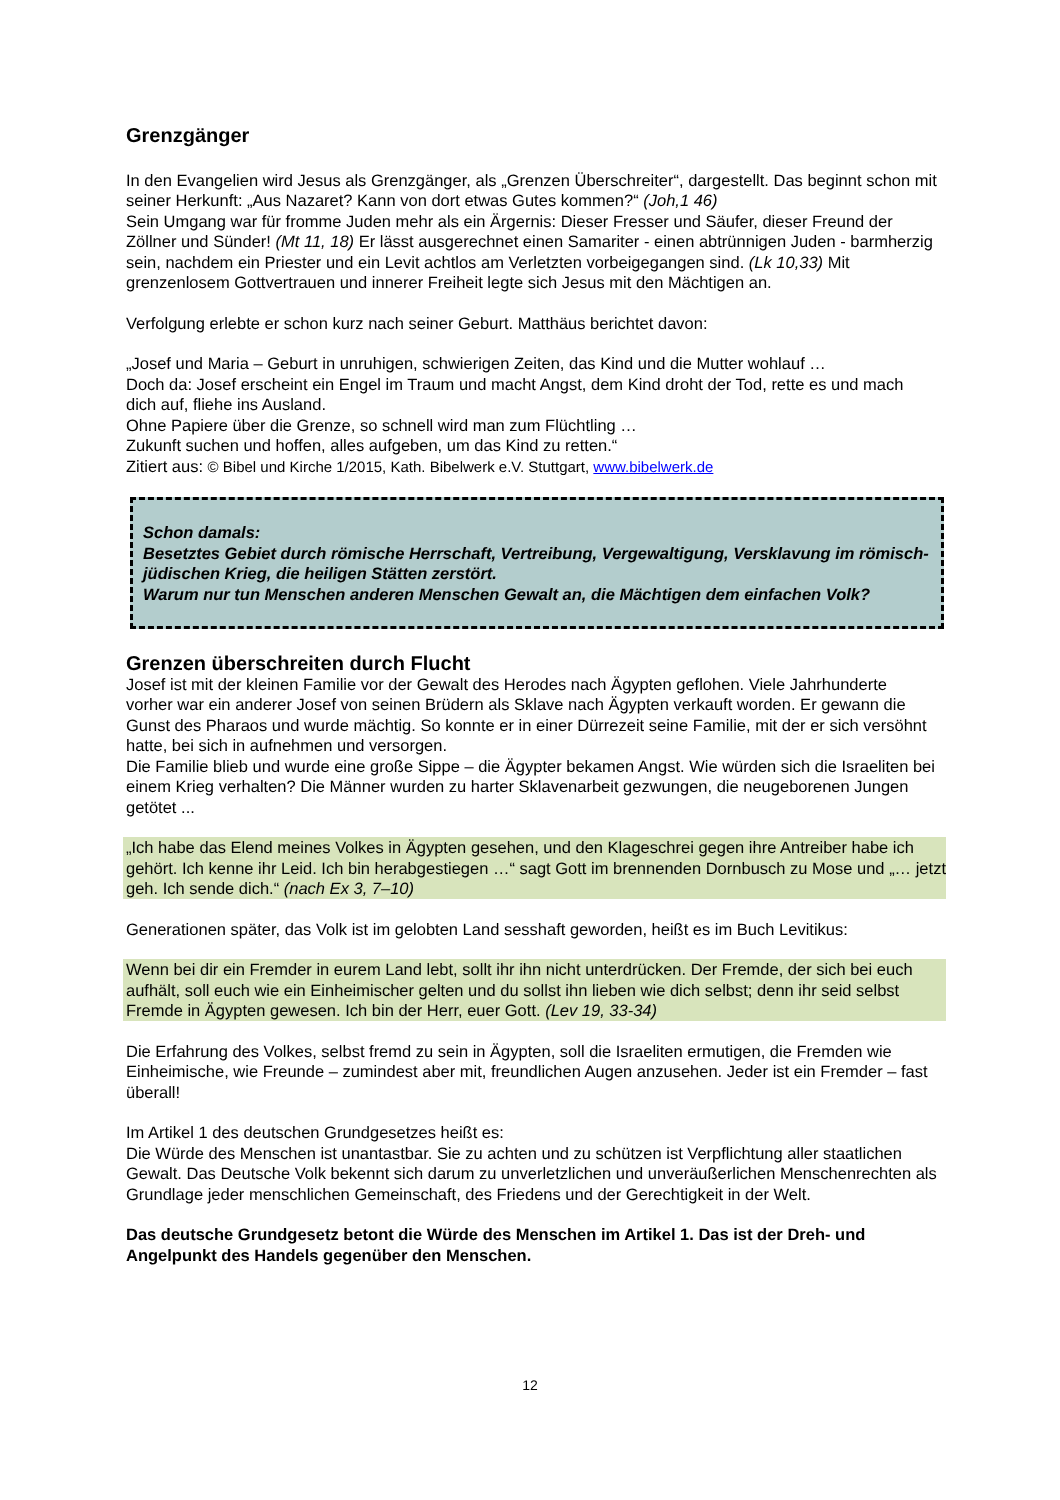Grenzgänger
In den Evangelien wird Jesus als Grenzgänger, als „Grenzen Überschreiter“, dargestellt. Das beginnt schon mit seiner Herkunft: „Aus Nazaret? Kann von dort etwas Gutes kommen?“ (Joh,1 46)
Sein Umgang war für fromme Juden mehr als ein Ärgernis: Dieser Fresser und Säufer, dieser Freund der Zöllner und Sünder! (Mt 11, 18) Er lässt ausgerechnet einen Samariter - einen abtrünnigen Juden - barmherzig sein, nachdem ein Priester und ein Levit achtlos am Verletzten vorbeigegangen sind. (Lk 10,33) Mit grenzenlosem Gottvertrauen und innerer Freiheit legte sich Jesus mit den Mächtigen an.
Verfolgung erlebte er schon kurz nach seiner Geburt. Matthäus berichtet davon:
„Josef und Maria – Geburt in unruhigen, schwierigen Zeiten, das Kind und die Mutter wohlauf …
Doch da: Josef erscheint ein Engel im Traum und macht Angst, dem Kind droht der Tod, rette es und mach dich auf, fliehe ins Ausland.
Ohne Papiere über die Grenze, so schnell wird man zum Flüchtling …
Zukunft suchen und hoffen, alles aufgeben, um das Kind zu retten.“
Zitiert aus: © Bibel und Kirche 1/2015, Kath. Bibelwerk e.V. Stuttgart, www.bibelwerk.de
Schon damals:
Besetztes Gebiet durch römische Herrschaft, Vertreibung, Vergewaltigung, Versklavung im römisch-jüdischen Krieg, die heiligen Stätten zerstört.
Warum nur tun Menschen anderen Menschen Gewalt an, die Mächtigen dem einfachen Volk?
Grenzen überschreiten durch Flucht
Josef ist mit der kleinen Familie vor der Gewalt des Herodes nach Ägypten geflohen. Viele Jahrhunderte vorher war ein anderer Josef von seinen Brüdern als Sklave nach Ägypten verkauft worden. Er gewann die Gunst des Pharaos und wurde mächtig. So konnte er in einer Dürrezeit seine Familie, mit der er sich versöhnt hatte, bei sich in aufnehmen und versorgen.
Die Familie blieb und wurde eine große Sippe – die Ägypter bekamen Angst. Wie würden sich die Israeliten bei einem Krieg verhalten? Die Männer wurden zu harter Sklavenarbeit gezwungen, die neugeborenen Jungen getötet ...
„Ich habe das Elend meines Volkes in Ägypten gesehen, und den Klageschrei gegen ihre Antreiber habe ich gehört. Ich kenne ihr Leid. Ich bin herabgestiegen …“ sagt Gott im brennenden Dornbusch zu Mose und „… jetzt geh. Ich sende dich.“ (nach Ex 3, 7–10)
Generationen später, das Volk ist im gelobten Land sesshaft geworden, heißt es im Buch Levitikus:
Wenn bei dir ein Fremder in eurem Land lebt, sollt ihr ihn nicht unterdrücken. Der Fremde, der sich bei euch aufhält, soll euch wie ein Einheimischer gelten und du sollst ihn lieben wie dich selbst; denn ihr seid selbst Fremde in Ägypten gewesen. Ich bin der Herr, euer Gott. (Lev 19, 33-34)
Die Erfahrung des Volkes, selbst fremd zu sein in Ägypten, soll die Israeliten ermutigen, die Fremden wie Einheimische, wie Freunde – zumindest aber mit, freundlichen Augen anzusehen. Jeder ist ein Fremder – fast überall!
Im Artikel 1 des deutschen Grundgesetzes heißt es:
Die Würde des Menschen ist unantastbar. Sie zu achten und zu schützen ist Verpflichtung aller staatlichen Gewalt. Das Deutsche Volk bekennt sich darum zu unverletzlichen und unveräußerlichen Menschenrechten als Grundlage jeder menschlichen Gemeinschaft, des Friedens und der Gerechtigkeit in der Welt.
Das deutsche Grundgesetz betont die Würde des Menschen im Artikel 1. Das ist der Dreh- und Angelpunkt des Handels gegenüber den Menschen.
12